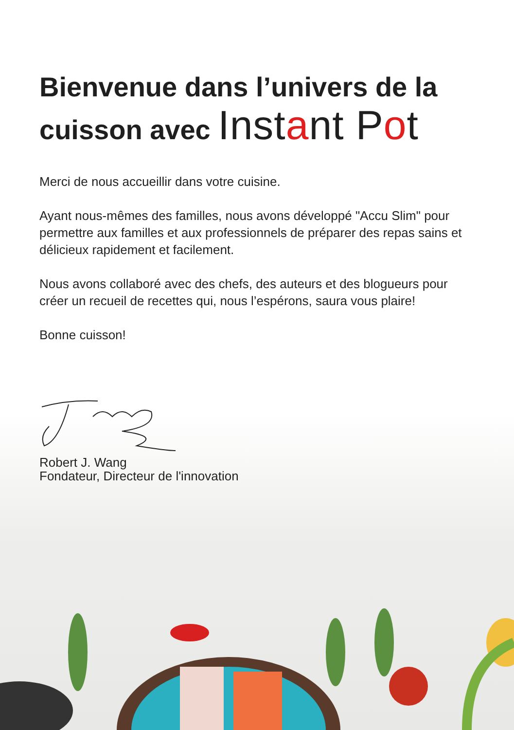Bienvenue dans l’univers de la cuisson avec Instant Pot
Merci de nous accueillir dans votre cuisine.
Ayant nous-mêmes des familles, nous avons développé "Accu Slim" pour permettre aux familles et aux professionnels de préparer des repas sains et délicieux rapidement et facilement.
Nous avons collaboré avec des chefs, des auteurs et des blogueurs pour créer un recueil de recettes qui, nous l’espérons, saura vous plaire!
Bonne cuisson!
Robert J. Wang
Fondateur, Directeur de l'innovation